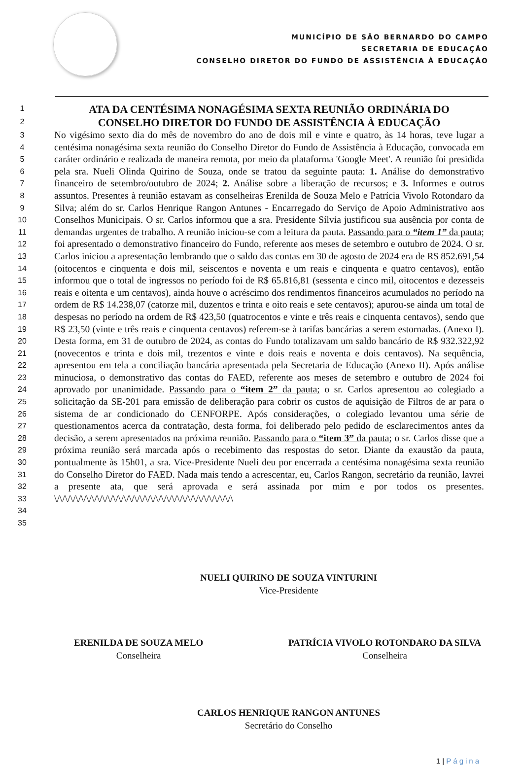MUNICÍPIO DE SÃO BERNARDO DO CAMPO
SECRETARIA DE EDUCAÇÃO
CONSELHO DIRETOR DO FUNDO DE ASSISTÊNCIA À EDUCAÇÃO
1
ATA DA CENTÉSIMA NONAGÉSIMA SEXTA REUNIÃO ORDINÁRIA DO
2
CONSELHO DIRETOR DO FUNDO DE ASSISTÊNCIA À EDUCAÇÃO
3
4
5
6
7
8
9
10
11
12
13
14
15
16
17
18
19
20
21
22
23
24
25
26
27
28
29
30
31
32
33
34
35
No vigésimo sexto dia do mês de novembro do ano de dois mil e vinte e quatro, às 14 horas, teve lugar a centésima nonagésima sexta reunião do Conselho Diretor do Fundo de Assistência à Educação, convocada em caráter ordinário e realizada de maneira remota, por meio da plataforma 'Google Meet'. A reunião foi presidida pela sra. Nueli Olinda Quirino de Souza, onde se tratou da seguinte pauta: 1. Análise do demonstrativo financeiro de setembro/outubro de 2024; 2. Análise sobre a liberação de recursos; e 3. Informes e outros assuntos. Presentes à reunião estavam as conselheiras Erenilda de Souza Melo e Patrícia Vivolo Rotondaro da Silva; além do sr. Carlos Henrique Rangon Antunes - Encarregado do Serviço de Apoio Administrativo aos Conselhos Municipais. O sr. Carlos informou que a sra. Presidente Sílvia justificou sua ausência por conta de demandas urgentes de trabalho. A reunião iniciou-se com a leitura da pauta. Passando para o “item 1” da pauta; foi apresentado o demonstrativo financeiro do Fundo, referente aos meses de setembro e outubro de 2024. O sr. Carlos iniciou a apresentação lembrando que o saldo das contas em 30 de agosto de 2024 era de R$ 852.691,54 (oitocentos e cinquenta e dois mil, seiscentos e noventa e um reais e cinquenta e quatro centavos), então informou que o total de ingressos no período foi de R$ 65.816,81 (sessenta e cinco mil, oitocentos e dezesseis reais e oitenta e um centavos), ainda houve o acréscimo dos rendimentos financeiros acumulados no período na ordem de R$ 14.238,07 (catorze mil, duzentos e trinta e oito reais e sete centavos); apurou-se ainda um total de despesas no período na ordem de R$ 423,50 (quatrocentos e vinte e três reais e cinquenta centavos), sendo que R$ 23,50 (vinte e três reais e cinquenta centavos) referem-se à tarifas bancárias a serem estornadas. (Anexo I). Desta forma, em 31 de outubro de 2024, as contas do Fundo totalizavam um saldo bancário de R$ 932.322,92 (novecentos e trinta e dois mil, trezentos e vinte e dois reais e noventa e dois centavos). Na sequência, apresentou em tela a conciliação bancária apresentada pela Secretaria de Educação (Anexo II). Após análise minuciosa, o demonstrativo das contas do FAED, referente aos meses de setembro e outubro de 2024 foi aprovado por unanimidade. Passando para o “item 2” da pauta; o sr. Carlos apresentou ao colegiado a solicitação da SE-201 para emissão de deliberação para cobrir os custos de aquisição de Filtros de ar para o sistema de ar condicionado do CENFORPE. Após considerações, o colegiado levantou uma série de questionamentos acerca da contratação, desta forma, foi deliberado pelo pedido de esclarecimentos antes da decisão, a serem apresentados na próxima reunião. Passando para o “item 3” da pauta; o sr. Carlos disse que a próxima reunião será marcada após o recebimento das respostas do setor. Diante da exaustão da pauta, pontualmente às 15h01, a sra. Vice-Presidente Nueli deu por encerrada a centésima nonagésima sexta reunião do Conselho Diretor do FAED. Nada mais tendo a acrescentar, eu, Carlos Rangon, secretário da reunião, lavrei a presente ata, que será aprovada e será assinada por mim e por todos os presentes. \/\/\/\/\/\/\/\/\/\/\/\/\/\/\/\/\/\/\/\/\/\/\/\/\/\/\/\/\/\/\/\/\/\
NUELI QUIRINO DE SOUZA VINTURINI
Vice-Presidente
ERENILDA DE SOUZA MELO
Conselheira
PATRÍCIA VIVOLO ROTONDARO DA SILVA
Conselheira
CARLOS HENRIQUE RANGON ANTUNES
Secretário do Conselho
1 | Página